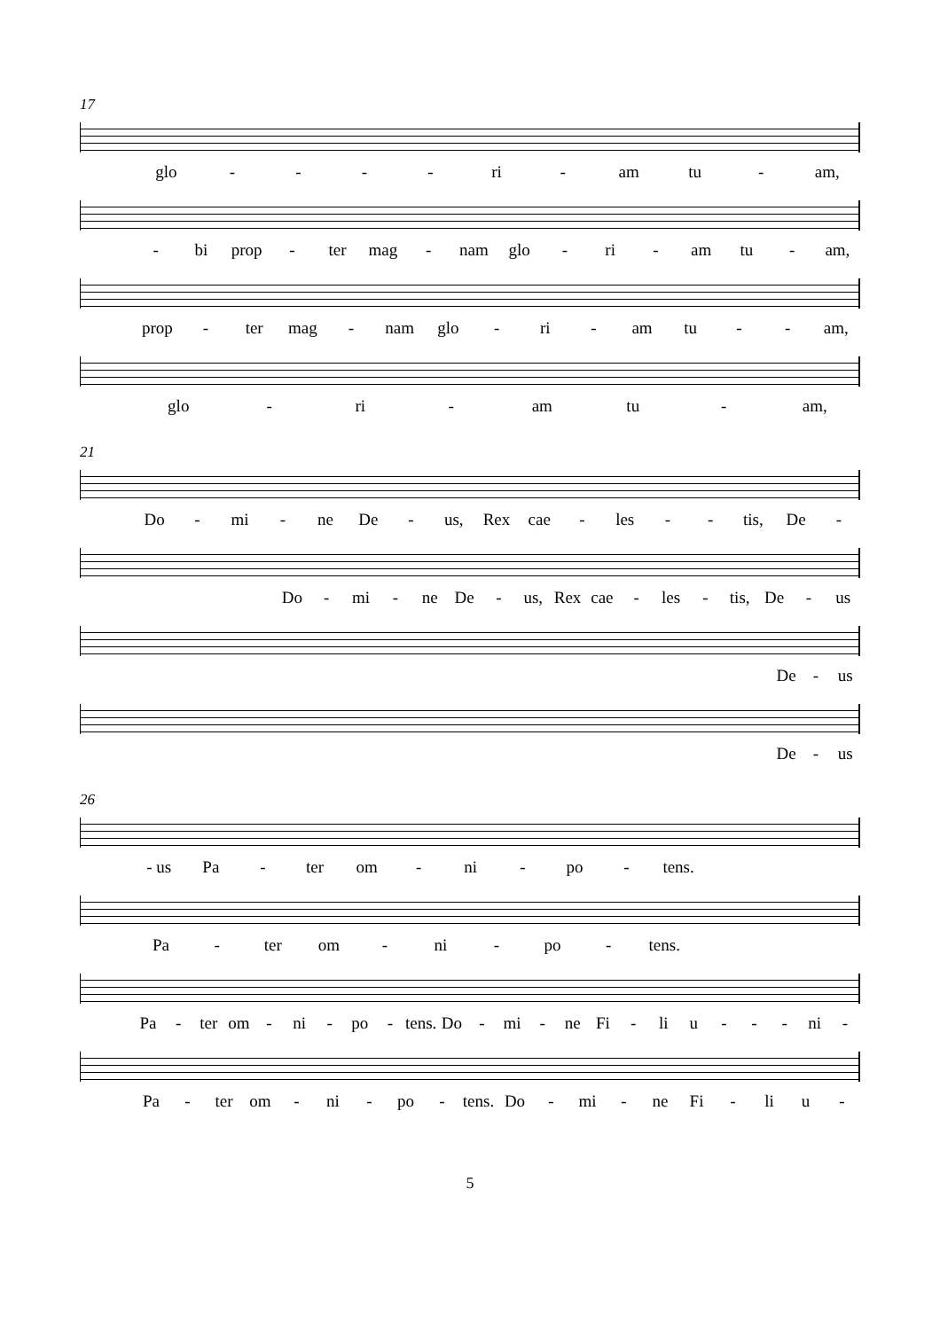17
glo - - - - ri - am tu - am,
- bi prop - ter mag - nam glo - ri - am tu - am,
prop - ter mag - nam glo - ri - am tu - - am,
glo - ri - am tu - am,
21
Do - mi - ne De - us, Rex cae - les - - tis, De -
Do - mi - ne De - us, Rex cae - les - tis, De - us
De - us
De - us
26
- us Pa - ter om - ni - po - tens.
Pa - ter om - ni - po - tens.
Pa - ter om - ni - po - tens. Do - mi - ne Fi - li u - - - ni -
Pa - ter om - ni - po - tens. Do - mi - ne Fi - li u -
5